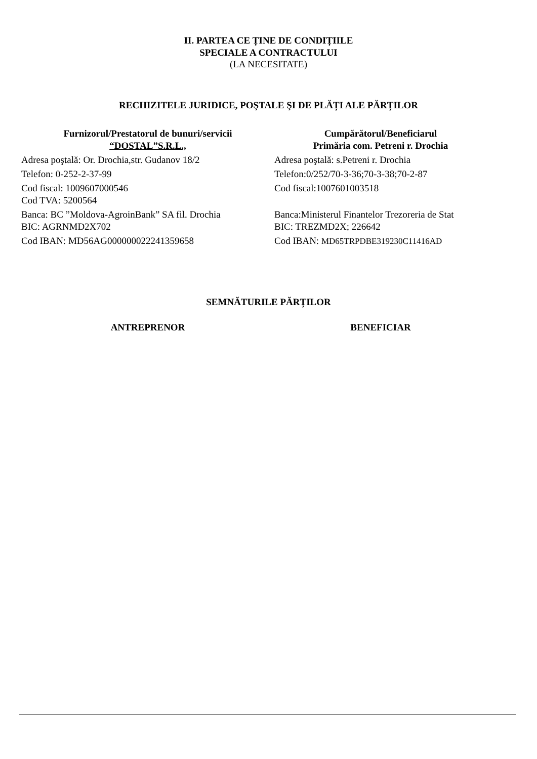II. PARTEA CE ȚINE DE CONDIȚIILE
SPECIALE A CONTRACTULUI
(LA NECESITATE)
RECHIZITELE JURIDICE, POŞTALE ŞI DE PLĂȚI ALE PĂRȚILOR
| Furnizorul/Prestatorul de bunuri/servicii “DOSTAL”S.R.L., | Cumpărătorul/Beneficiarul Primăria com. Petreni r. Drochia |
| Adresa poştală: Or. Drochia,str. Gudanov 18/2 | Adresa poştală: s.Petreni r. Drochia |
| Telefon: 0-252-2-37-99 | Telefon:0/252/70-3-36;70-3-38;70-2-87 |
| Cod fiscal: 1009607000546 Cod TVA: 5200564 | Cod fiscal:1007601003518 |
| Banca: BC ”Moldova-AgroinBank” SA fil. Drochia BIC: AGRNMD2X702 | Banca:Ministerul Finantelor Trezoreria de Stat BIC: TREZMD2X; 226642 |
| Cod IBAN: MD56AG000000022241359658 | Cod IBAN: MD65TRPDBE319230C11416AD |
SEMNĂTURILE PĂRȚILOR
| ANTREPRENOR | BENEFICIAR |